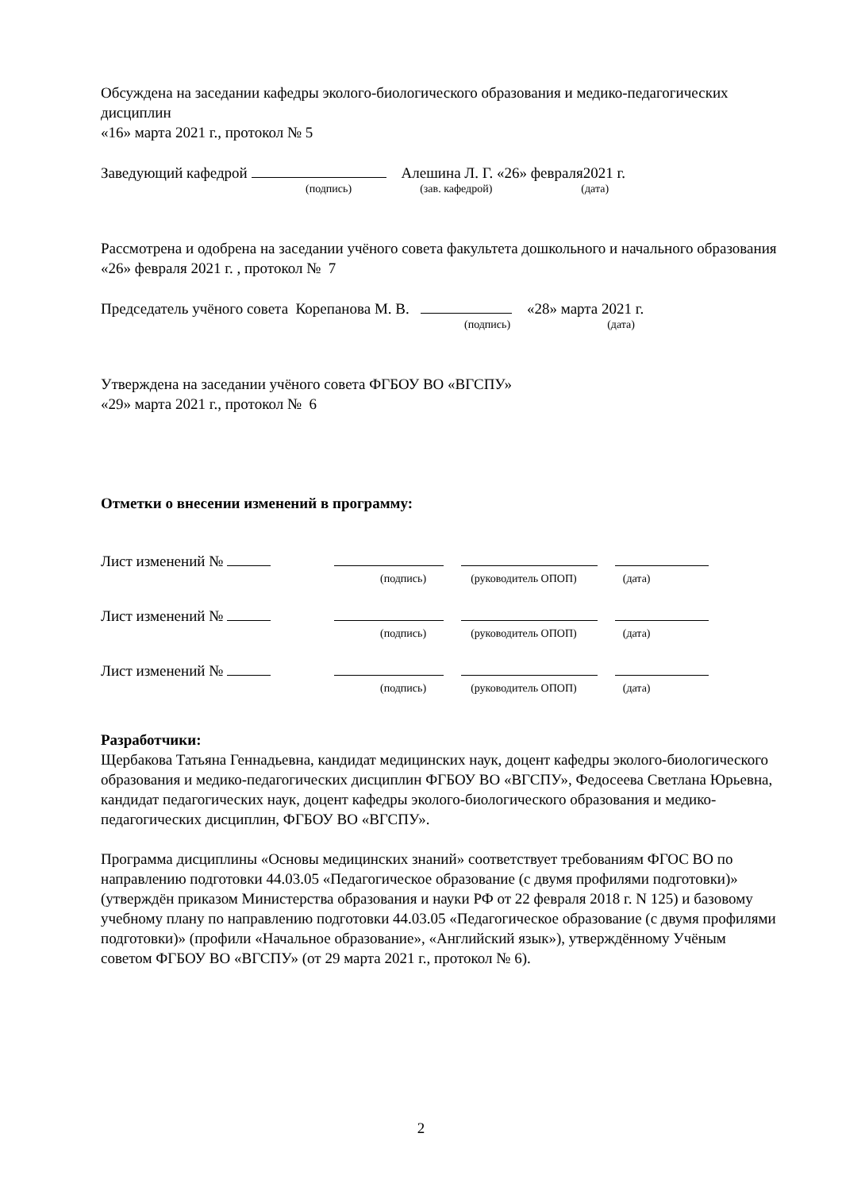Обсуждена на заседании кафедры эколого-биологического образования и медико-педагогических дисциплин
«16» марта 2021 г., протокол № 5
Заведующий кафедрой Алешина Л. Г. «26» февраля2021 г.
(подпись) (зав. кафедрой) (дата)
Рассмотрена и одобрена на заседании учёного совета факультета дошкольного и начального образования «26» февраля 2021 г. , протокол № 7
Председатель учёного совета Корепанова М. В. «28» марта 2021 г.
(подпись) (дата)
Утверждена на заседании учёного совета ФГБОУ ВО «ВГСПУ»
«29» марта 2021 г., протокол № 6
Отметки о внесении изменений в программу:
Лист изменений №
(подпись) (руководитель ОПОП) (дата)
Лист изменений №
(подпись) (руководитель ОПОП) (дата)
Лист изменений №
(подпись) (руководитель ОПОП) (дата)
Разработчики:
Щербакова Татьяна Геннадьевна, кандидат медицинских наук, доцент кафедры эколого-биологического образования и медико-педагогических дисциплин ФГБОУ ВО «ВГСПУ», Федосеева Светлана Юрьевна, кандидат педагогических наук, доцент кафедры эколого-биологического образования и медико-педагогических дисциплин, ФГБОУ ВО «ВГСПУ».
Программа дисциплины «Основы медицинских знаний» соответствует требованиям ФГОС ВО по направлению подготовки 44.03.05 «Педагогическое образование (с двумя профилями подготовки)» (утверждён приказом Министерства образования и науки РФ от 22 февраля 2018 г. N 125) и базовому учебному плану по направлению подготовки 44.03.05 «Педагогическое образование (с двумя профилями подготовки)» (профили «Начальное образование», «Английский язык»), утверждённому Учёным советом ФГБОУ ВО «ВГСПУ» (от 29 марта 2021 г., протокол № 6).
2